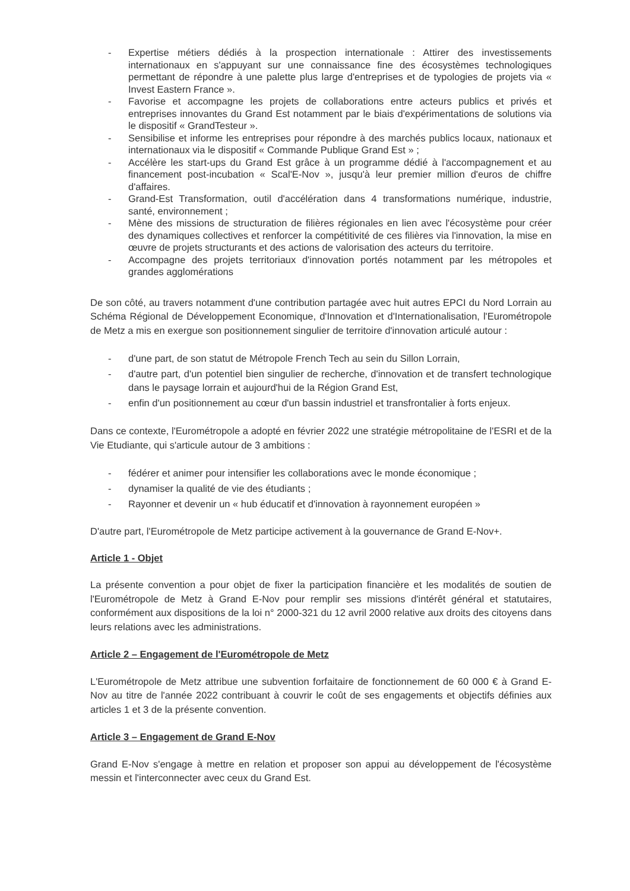- Expertise métiers dédiés à la prospection internationale : Attirer des investissements internationaux en s'appuyant sur une connaissance fine des écosystèmes technologiques permettant de répondre à une palette plus large d'entreprises et de typologies de projets via « Invest Eastern France ».
- Favorise et accompagne les projets de collaborations entre acteurs publics et privés et entreprises innovantes du Grand Est notamment par le biais d'expérimentations de solutions via le dispositif « GrandTesteur ».
- Sensibilise et informe les entreprises pour répondre à des marchés publics locaux, nationaux et internationaux via le dispositif « Commande Publique Grand Est » ;
- Accélère les start-ups du Grand Est grâce à un programme dédié à l'accompagnement et au financement post-incubation « Scal'E-Nov », jusqu'à leur premier million d'euros de chiffre d'affaires.
- Grand-Est Transformation, outil d'accélération dans 4 transformations numérique, industrie, santé, environnement ;
- Mène des missions de structuration de filières régionales en lien avec l'écosystème pour créer des dynamiques collectives et renforcer la compétitivité de ces filières via l'innovation, la mise en œuvre de projets structurants et des actions de valorisation des acteurs du territoire.
- Accompagne des projets territoriaux d'innovation portés notamment par les métropoles et grandes agglomérations
De son côté, au travers notamment d'une contribution partagée avec huit autres EPCI du Nord Lorrain au Schéma Régional de Développement Economique, d'Innovation et d'Internationalisation, l'Eurométropole de Metz a mis en exergue son positionnement singulier de territoire d'innovation articulé autour :
- d'une part, de son statut de Métropole French Tech au sein du Sillon Lorrain,
- d'autre part, d'un potentiel bien singulier de recherche, d'innovation et de transfert technologique dans le paysage lorrain et aujourd'hui de la Région Grand Est,
- enfin d'un positionnement au cœur d'un bassin industriel et transfrontalier à forts enjeux.
Dans ce contexte, l'Eurométropole a adopté en février 2022 une stratégie métropolitaine de l'ESRI et de la Vie Etudiante, qui s'articule autour de 3 ambitions :
- fédérer et animer pour intensifier les collaborations avec le monde économique ;
- dynamiser la qualité de vie des étudiants ;
- Rayonner et devenir un « hub éducatif et d'innovation à rayonnement européen »
D'autre part, l'Eurométropole de Metz participe activement à la gouvernance de Grand E-Nov+.
Article 1 - Objet
La présente convention a pour objet de fixer la participation financière et les modalités de soutien de l'Eurométropole de Metz à Grand E-Nov pour remplir ses missions d'intérêt général et statutaires, conformément aux dispositions de la loi n° 2000-321 du 12 avril 2000 relative aux droits des citoyens dans leurs relations avec les administrations.
Article 2 – Engagement de l'Eurométropole de Metz
L'Eurométropole de Metz attribue une subvention forfaitaire de fonctionnement de 60 000 € à Grand E-Nov au titre de l'année 2022 contribuant à couvrir le coût de ses engagements et objectifs définies aux articles 1 et 3 de la présente convention.
Article 3 – Engagement de Grand E-Nov
Grand E-Nov s'engage à mettre en relation et proposer son appui au développement de l'écosystème messin et l'interconnecter avec ceux du Grand Est.